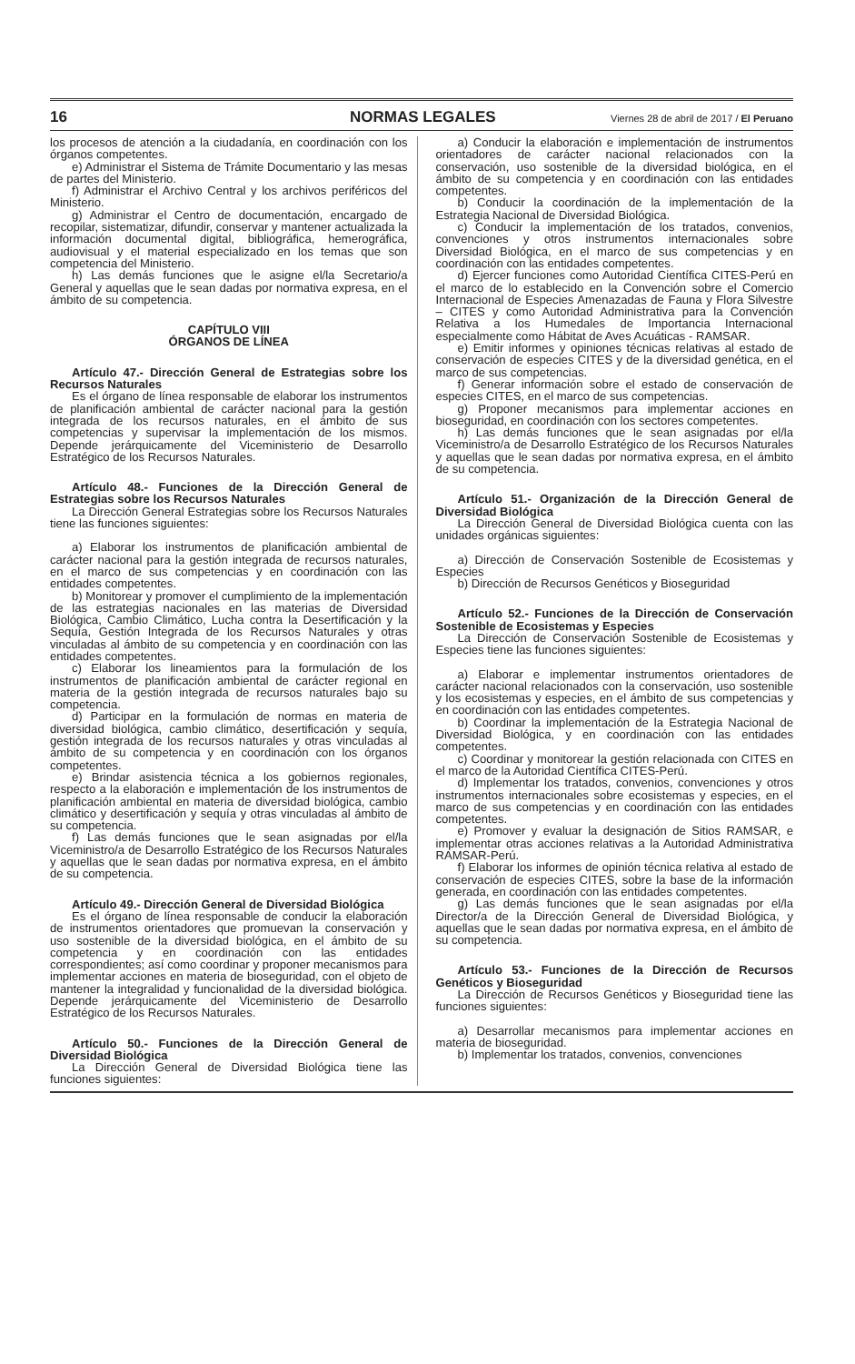16 NORMAS LEGALES Viernes 28 de abril de 2017 / El Peruano
los procesos de atención a la ciudadanía, en coordinación con los órganos competentes.
e) Administrar el Sistema de Trámite Documentario y las mesas de partes del Ministerio.
f) Administrar el Archivo Central y los archivos periféricos del Ministerio.
g) Administrar el Centro de documentación, encargado de recopilar, sistematizar, difundir, conservar y mantener actualizada la información documental digital, bibliográfica, hemerográfica, audiovisual y el material especializado en los temas que son competencia del Ministerio.
h) Las demás funciones que le asigne el/la Secretario/a General y aquellas que le sean dadas por normativa expresa, en el ámbito de su competencia.
CAPÍTULO VIII
ÓRGANOS DE LÍNEA
Artículo 47.- Dirección General de Estrategias sobre los Recursos Naturales
Es el órgano de línea responsable de elaborar los instrumentos de planificación ambiental de carácter nacional para la gestión integrada de los recursos naturales, en el ámbito de sus competencias y supervisar la implementación de los mismos. Depende jerárquicamente del Viceministerio de Desarrollo Estratégico de los Recursos Naturales.
Artículo 48.- Funciones de la Dirección General de Estrategias sobre los Recursos Naturales
La Dirección General Estrategias sobre los Recursos Naturales tiene las funciones siguientes:
a) Elaborar los instrumentos de planificación ambiental de carácter nacional para la gestión integrada de recursos naturales, en el marco de sus competencias y en coordinación con las entidades competentes.
b) Monitorear y promover el cumplimiento de la implementación de las estrategias nacionales en las materias de Diversidad Biológica, Cambio Climático, Lucha contra la Desertificación y la Sequía, Gestión Integrada de los Recursos Naturales y otras vinculadas al ámbito de su competencia y en coordinación con las entidades competentes.
c) Elaborar los lineamientos para la formulación de los instrumentos de planificación ambiental de carácter regional en materia de la gestión integrada de recursos naturales bajo su competencia.
d) Participar en la formulación de normas en materia de diversidad biológica, cambio climático, desertificación y sequía, gestión integrada de los recursos naturales y otras vinculadas al ámbito de su competencia y en coordinación con los órganos competentes.
e) Brindar asistencia técnica a los gobiernos regionales, respecto a la elaboración e implementación de los instrumentos de planificación ambiental en materia de diversidad biológica, cambio climático y desertificación y sequía y otras vinculadas al ámbito de su competencia.
f) Las demás funciones que le sean asignadas por el/la Viceministro/a de Desarrollo Estratégico de los Recursos Naturales y aquellas que le sean dadas por normativa expresa, en el ámbito de su competencia.
Artículo 49.- Dirección General de Diversidad Biológica
Es el órgano de línea responsable de conducir la elaboración de instrumentos orientadores que promuevan la conservación y uso sostenible de la diversidad biológica, en el ámbito de su competencia y en coordinación con las entidades correspondientes; así como coordinar y proponer mecanismos para implementar acciones en materia de bioseguridad, con el objeto de mantener la integralidad y funcionalidad de la diversidad biológica. Depende jerárquicamente del Viceministerio de Desarrollo Estratégico de los Recursos Naturales.
Artículo 50.- Funciones de la Dirección General de Diversidad Biológica
La Dirección General de Diversidad Biológica tiene las funciones siguientes:
a) Conducir la elaboración e implementación de instrumentos orientadores de carácter nacional relacionados con la conservación, uso sostenible de la diversidad biológica, en el ámbito de su competencia y en coordinación con las entidades competentes.
b) Conducir la coordinación de la implementación de la Estrategia Nacional de Diversidad Biológica.
c) Conducir la implementación de los tratados, convenios, convenciones y otros instrumentos internacionales sobre Diversidad Biológica, en el marco de sus competencias y en coordinación con las entidades competentes.
d) Ejercer funciones como Autoridad Científica CITES-Perú en el marco de lo establecido en la Convención sobre el Comercio Internacional de Especies Amenazadas de Fauna y Flora Silvestre – CITES y como Autoridad Administrativa para la Convención Relativa a los Humedales de Importancia Internacional especialmente como Hábitat de Aves Acuáticas - RAMSAR.
e) Emitir informes y opiniones técnicas relativas al estado de conservación de especies CITES y de la diversidad genética, en el marco de sus competencias.
f) Generar información sobre el estado de conservación de especies CITES, en el marco de sus competencias.
g) Proponer mecanismos para implementar acciones en bioseguridad, en coordinación con los sectores competentes.
h) Las demás funciones que le sean asignadas por el/la Viceministro/a de Desarrollo Estratégico de los Recursos Naturales y aquellas que le sean dadas por normativa expresa, en el ámbito de su competencia.
Artículo 51.- Organización de la Dirección General de Diversidad Biológica
La Dirección General de Diversidad Biológica cuenta con las unidades orgánicas siguientes:
a) Dirección de Conservación Sostenible de Ecosistemas y Especies
b) Dirección de Recursos Genéticos y Bioseguridad
Artículo 52.- Funciones de la Dirección de Conservación Sostenible de Ecosistemas y Especies
La Dirección de Conservación Sostenible de Ecosistemas y Especies tiene las funciones siguientes:
a) Elaborar e implementar instrumentos orientadores de carácter nacional relacionados con la conservación, uso sostenible y los ecosistemas y especies, en el ámbito de sus competencias y en coordinación con las entidades competentes.
b) Coordinar la implementación de la Estrategia Nacional de Diversidad Biológica, y en coordinación con las entidades competentes.
c) Coordinar y monitorear la gestión relacionada con CITES en el marco de la Autoridad Científica CITES-Perú.
d) Implementar los tratados, convenios, convenciones y otros instrumentos internacionales sobre ecosistemas y especies, en el marco de sus competencias y en coordinación con las entidades competentes.
e) Promover y evaluar la designación de Sitios RAMSAR, e implementar otras acciones relativas a la Autoridad Administrativa RAMSAR-Perú.
f) Elaborar los informes de opinión técnica relativa al estado de conservación de especies CITES, sobre la base de la información generada, en coordinación con las entidades competentes.
g) Las demás funciones que le sean asignadas por el/la Director/a de la Dirección General de Diversidad Biológica, y aquellas que le sean dadas por normativa expresa, en el ámbito de su competencia.
Artículo 53.- Funciones de la Dirección de Recursos Genéticos y Bioseguridad
La Dirección de Recursos Genéticos y Bioseguridad tiene las funciones siguientes:
a) Desarrollar mecanismos para implementar acciones en materia de bioseguridad.
b) Implementar los tratados, convenios, convenciones